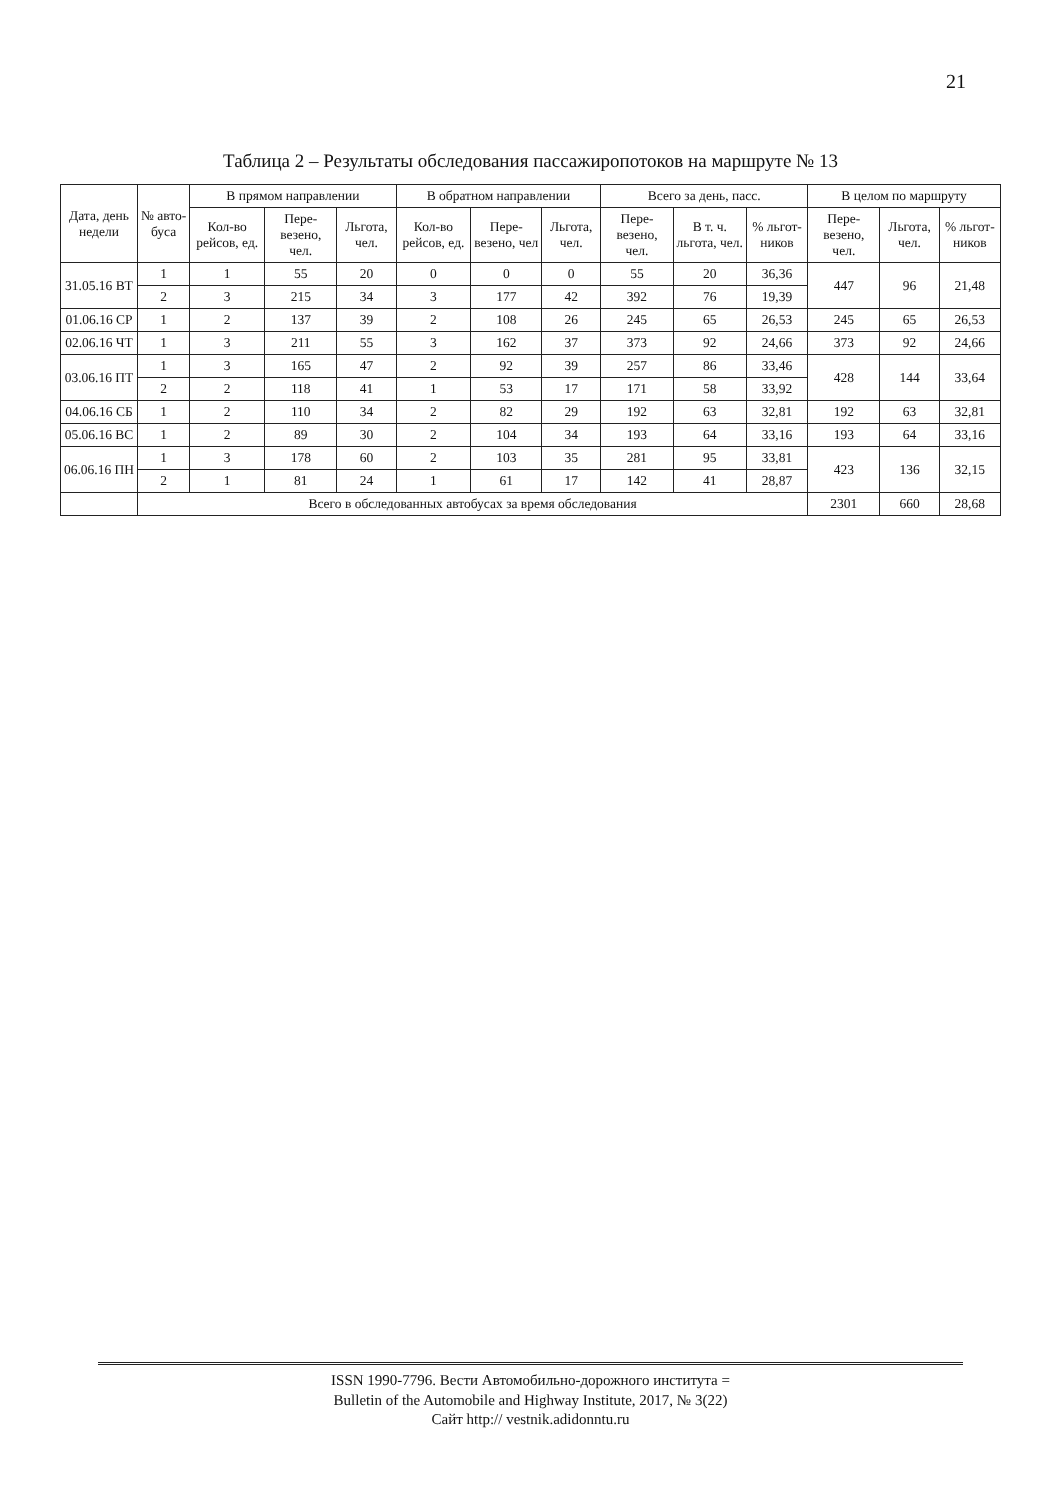21
Таблица 2 – Результаты обследования пассажиропотоков на маршруте № 13
| Дата, день недели | № авто-буса | В прямом направлении | | | В обратном направлении | | | Всего за день, пасс. | | | В целом по маршруту | | |
| --- | --- | --- | --- | --- | --- | --- | --- | --- | --- | --- | --- | --- | --- |
| | | Кол-во рейсов, ед. | Пере-везено, чел. | Льгота, чел. | Кол-во рейсов, ед. | Пере-везено, чел | Льгота, чел. | Пере-везено, чел. | В т. ч. льгота, чел. | % льгот-ников | Пере-везено, чел. | Льгота, чел. | % льгот-ников |
| 31.05.16 ВТ | 1 | 1 | 55 | 20 | 0 | 0 | 0 | 55 | 20 | 36,36 | 447 | 96 | 21,48 |
| | 2 | 3 | 215 | 34 | 3 | 177 | 42 | 392 | 76 | 19,39 | | | |
| 01.06.16 СР | 1 | 2 | 137 | 39 | 2 | 108 | 26 | 245 | 65 | 26,53 | 245 | 65 | 26,53 |
| 02.06.16 ЧТ | 1 | 3 | 211 | 55 | 3 | 162 | 37 | 373 | 92 | 24,66 | 373 | 92 | 24,66 |
| 03.06.16 ПТ | 1 | 3 | 165 | 47 | 2 | 92 | 39 | 257 | 86 | 33,46 | 428 | 144 | 33,64 |
| | 2 | 2 | 118 | 41 | 1 | 53 | 17 | 171 | 58 | 33,92 | | | |
| 04.06.16 СБ | 1 | 2 | 110 | 34 | 2 | 82 | 29 | 192 | 63 | 32,81 | 192 | 63 | 32,81 |
| 05.06.16 ВС | 1 | 2 | 89 | 30 | 2 | 104 | 34 | 193 | 64 | 33,16 | 193 | 64 | 33,16 |
| 06.06.16 ПН | 1 | 3 | 178 | 60 | 2 | 103 | 35 | 281 | 95 | 33,81 | 423 | 136 | 32,15 |
| | 2 | 1 | 81 | 24 | 1 | 61 | 17 | 142 | 41 | 28,87 | | | |
| | Всего в обследованных автобусах за время обследования | | | | | | | | | | 2301 | 660 | 28,68 |
ISSN 1990-7796. Вести Автомобильно-дорожного института =
Bulletin of the Automobile and Highway Institute, 2017, № 3(22)
Сайт http:// vestnik.adidonntu.ru